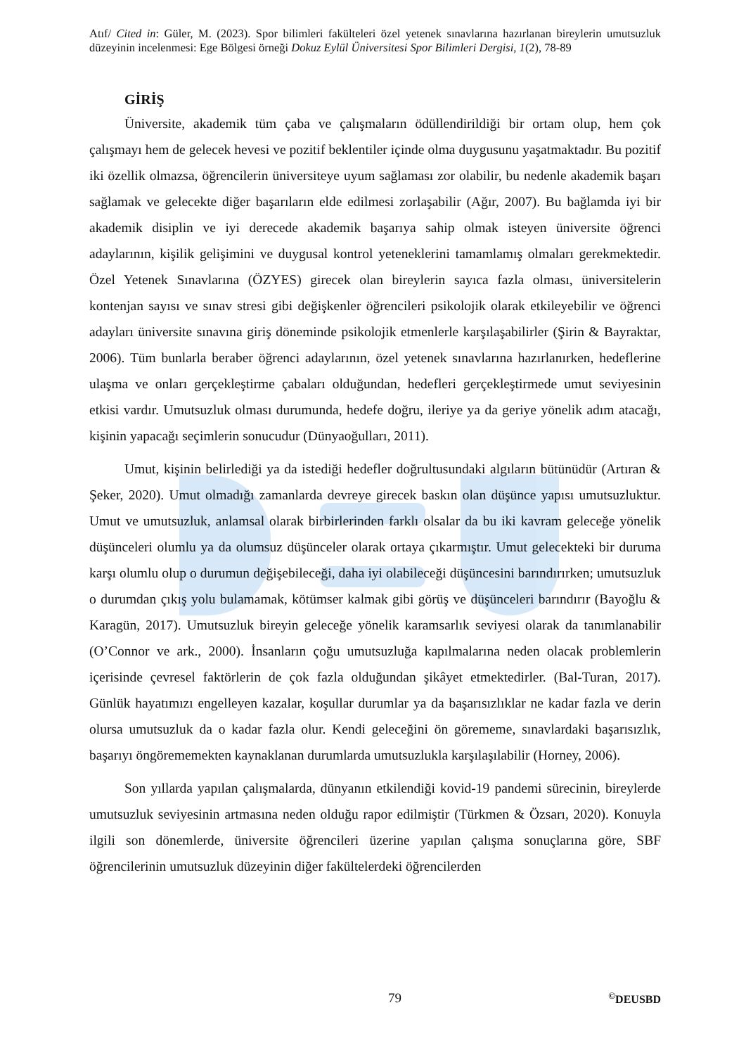Atıf/ Cited in: Güler, M. (2023). Spor bilimleri fakülteleri özel yetenek sınavlarına hazırlanan bireylerin umutsuzluk düzeyinin incelenmesi: Ege Bölgesi örneği Dokuz Eylül Üniversitesi Spor Bilimleri Dergisi, 1(2), 78-89
GİRİŞ
Üniversite, akademik tüm çaba ve çalışmaların ödüllendirildiği bir ortam olup, hem çok çalışmayı hem de gelecek hevesi ve pozitif beklentiler içinde olma duygusunu yaşatmaktadır. Bu pozitif iki özellik olmazsa, öğrencilerin üniversiteye uyum sağlaması zor olabilir, bu nedenle akademik başarı sağlamak ve gelecekte diğer başarıların elde edilmesi zorlaşabilir (Ağır, 2007). Bu bağlamda iyi bir akademik disiplin ve iyi derecede akademik başarıya sahip olmak isteyen üniversite öğrenci adaylarının, kişilik gelişimini ve duygusal kontrol yeteneklerini tamamlamış olmaları gerekmektedir. Özel Yetenek Sınavlarına (ÖZYES) girecek olan bireylerin sayıca fazla olması, üniversitelerin kontenjan sayısı ve sınav stresi gibi değişkenler öğrencileri psikolojik olarak etkileyebilir ve öğrenci adayları üniversite sınavına giriş döneminde psikolojik etmenlerle karşılaşabilirler (Şirin & Bayraktar, 2006). Tüm bunlarla beraber öğrenci adaylarının, özel yetenek sınavlarına hazırlanırken, hedeflerine ulaşma ve onları gerçekleştirme çabaları olduğundan, hedefleri gerçekleştirmede umut seviyesinin etkisi vardır. Umutsuzluk olması durumunda, hedefe doğru, ileriye ya da geriye yönelik adım atacağı, kişinin yapacağı seçimlerin sonucudur (Dünyaoğulları, 2011).
Umut, kişinin belirlediği ya da istediği hedefler doğrultusundaki algıların bütünüdür (Artıran & Şeker, 2020). Umut olmadığı zamanlarda devreye girecek baskın olan düşünce yapısı umutsuzluktur. Umut ve umutsuzluk, anlamsal olarak birbirlerinden farklı olsalar da bu iki kavram geleceğe yönelik düşünceleri olumlu ya da olumsuz düşünceler olarak ortaya çıkarmıştır. Umut gelecekteki bir duruma karşı olumlu olup o durumun değişebileceği, daha iyi olabileceği düşüncesini barındırırken; umutsuzluk o durumdan çıkış yolu bulamamak, kötümser kalmak gibi görüş ve düşünceleri barındırır (Bayoğlu & Karagün, 2017). Umutsuzluk bireyin geleceğe yönelik karamsarlık seviyesi olarak da tanımlanabilir (O’Connor ve ark., 2000). İnsanların çoğu umutsuzluğa kapılmalarına neden olacak problemlerin içerisinde çevresel faktörlerin de çok fazla olduğundan şikâyet etmektedirler. (Bal-Turan, 2017). Günlük hayatımızı engelleyen kazalar, koşullar durumlar ya da başarısızlıklar ne kadar fazla ve derin olursa umutsuzluk da o kadar fazla olur. Kendi geleceğini ön görememe, sınavlardaki başarısızlık, başarıyı öngörememekten kaynaklanan durumlarda umutsuzlukla karşılaşılabilir (Horney, 2006).
Son yıllarda yapılan çalışmalarda, dünyanın etkilendiği kovid-19 pandemi sürecinin, bireylerde umutsuzluk seviyesinin artmasına neden olduğu rapor edilmiştir (Türkmen & Özsarı, 2020). Konuyla ilgili son dönemlerde, üniversite öğrencileri üzerine yapılan çalışma sonuçlarına göre, SBF öğrencilerinin umutsuzluk düzeyinin diğer fakültelerdeki öğrencilerden
79 <sup>©</sup>DEUSBD